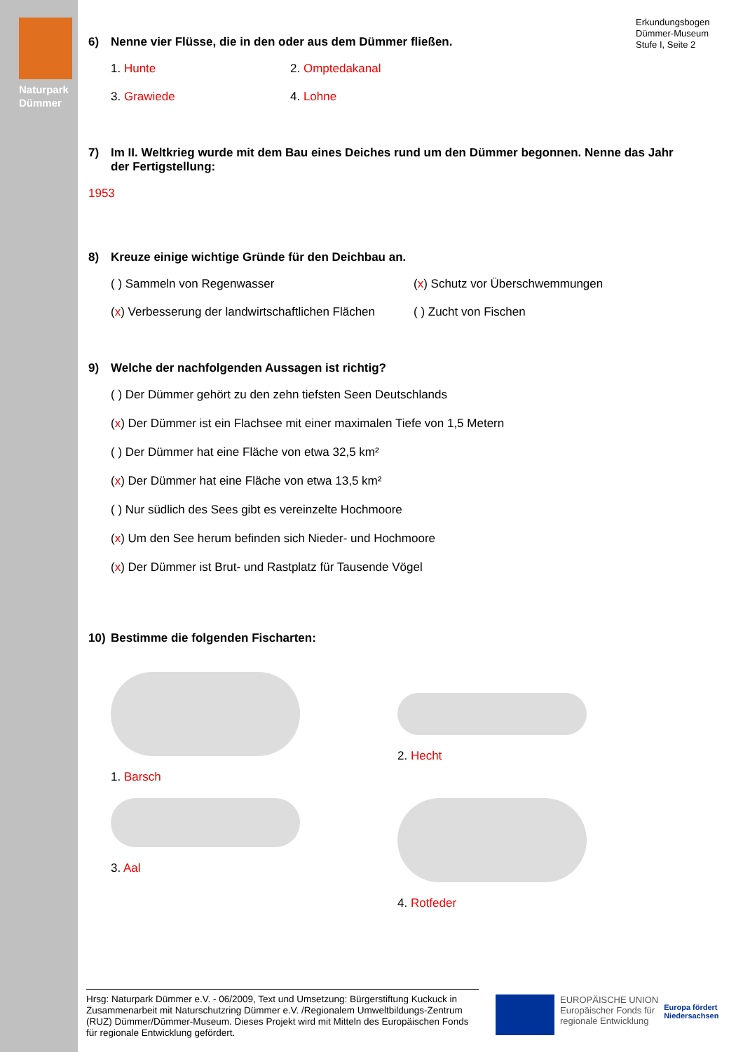Naturpark
Dümmer
Erkundungsbogen
Dümmer-Museum
Stufe I, Seite 2
6) Nenne vier Flüsse, die in den oder aus dem Dümmer fließen.
1. Hunte 2. Omptedakanal
3. Grawiede 4. Lohne
7) Im II. Weltkrieg wurde mit dem Bau eines Deiches rund um den Dümmer begonnen. Nenne das Jahr der Fertigstellung:
1953
8) Kreuze einige wichtige Gründe für den Deichbau an.
( ) Sammeln von Regenwasser (x) Schutz vor Überschwemmungen
(x) Verbesserung der landwirtschaftlichen Flächen
( ) Zucht von Fischen
9) Welche der nachfolgenden Aussagen ist richtig?
( ) Der Dümmer gehört zu den zehn tiefsten Seen Deutschlands
(x) Der Dümmer ist ein Flachsee mit einer maximalen Tiefe von 1,5 Metern
( ) Der Dümmer hat eine Fläche von etwa 32,5 km²
(x) Der Dümmer hat eine Fläche von etwa 13,5 km²
( ) Nur südlich des Sees gibt es vereinzelte Hochmoore
(x) Um den See herum befinden sich Nieder- und Hochmoore
(x) Der Dümmer ist Brut- und Rastplatz für Tausende Vögel
10) Bestimme die folgenden Fischarten:
1. Barsch 2. Hecht
3. Aal 4. Rotfeder
Hrsg: Naturpark Dümmer e.V. - 06/2009, Text und Umsetzung: Bürgerstiftung Kuckuck in Zusammenarbeit mit Naturschutzring Dümmer e.V. /Regionalem Umweltbildungs-Zentrum (RUZ) Dümmer/Dümmer-Museum. Dieses Projekt wird mit Mitteln des Europäischen Fonds für regionale Entwicklung gefördert.
EUROPÄISCHE UNION
Europäischer Fonds für
regionale Entwicklung
Europa fördert
Niedersachsen